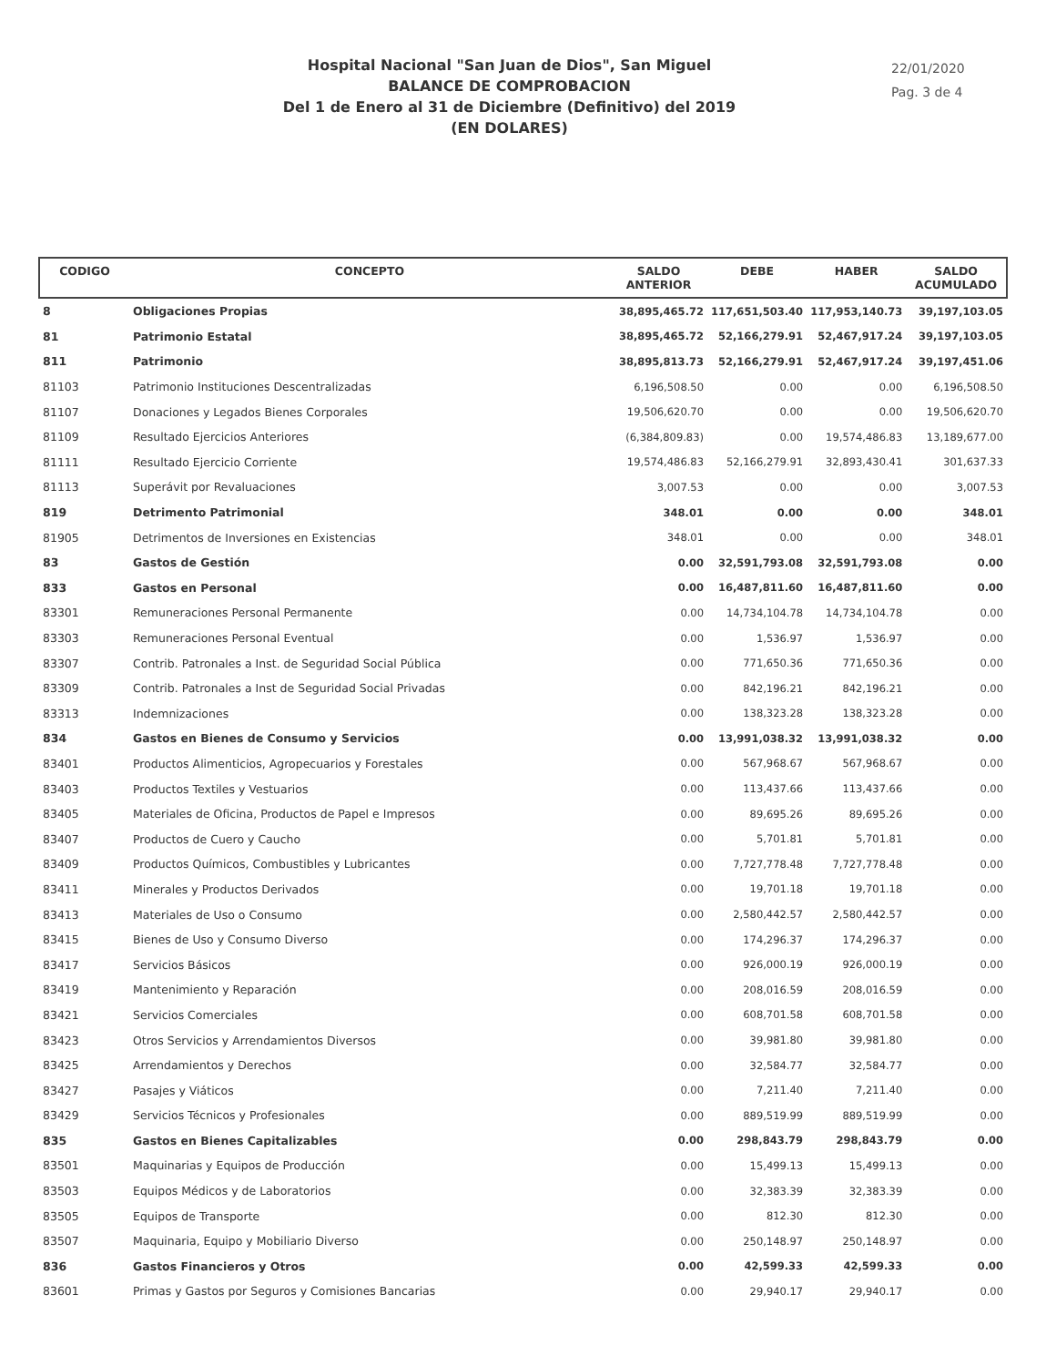Hospital Nacional "San Juan de Dios", San Miguel
BALANCE DE COMPROBACION
Del 1 de Enero al 31 de Diciembre (Definitivo) del 2019
(EN DOLARES)
22/01/2020
Pag. 3 de 4
| CODIGO | CONCEPTO | SALDO ANTERIOR | DEBE | HABER | SALDO ACUMULADO |
| --- | --- | --- | --- | --- | --- |
| 8 | Obligaciones Propias | 38,895,465.72 | 117,651,503.40 | 117,953,140.73 | 39,197,103.05 |
| 81 | Patrimonio Estatal | 38,895,465.72 | 52,166,279.91 | 52,467,917.24 | 39,197,103.05 |
| 811 | Patrimonio | 38,895,813.73 | 52,166,279.91 | 52,467,917.24 | 39,197,451.06 |
| 81103 | Patrimonio Instituciones Descentralizadas | 6,196,508.50 | 0.00 | 0.00 | 6,196,508.50 |
| 81107 | Donaciones y Legados Bienes Corporales | 19,506,620.70 | 0.00 | 0.00 | 19,506,620.70 |
| 81109 | Resultado Ejercicios Anteriores | (6,384,809.83) | 0.00 | 19,574,486.83 | 13,189,677.00 |
| 81111 | Resultado Ejercicio Corriente | 19,574,486.83 | 52,166,279.91 | 32,893,430.41 | 301,637.33 |
| 81113 | Superávit por Revaluaciones | 3,007.53 | 0.00 | 0.00 | 3,007.53 |
| 819 | Detrimento Patrimonial | 348.01 | 0.00 | 0.00 | 348.01 |
| 81905 | Detrimentos de Inversiones en Existencias | 348.01 | 0.00 | 0.00 | 348.01 |
| 83 | Gastos de Gestión | 0.00 | 32,591,793.08 | 32,591,793.08 | 0.00 |
| 833 | Gastos en Personal | 0.00 | 16,487,811.60 | 16,487,811.60 | 0.00 |
| 83301 | Remuneraciones Personal Permanente | 0.00 | 14,734,104.78 | 14,734,104.78 | 0.00 |
| 83303 | Remuneraciones Personal Eventual | 0.00 | 1,536.97 | 1,536.97 | 0.00 |
| 83307 | Contrib. Patronales a Inst. de Seguridad Social Pública | 0.00 | 771,650.36 | 771,650.36 | 0.00 |
| 83309 | Contrib. Patronales a Inst de Seguridad Social Privadas | 0.00 | 842,196.21 | 842,196.21 | 0.00 |
| 83313 | Indemnizaciones | 0.00 | 138,323.28 | 138,323.28 | 0.00 |
| 834 | Gastos en Bienes de Consumo y Servicios | 0.00 | 13,991,038.32 | 13,991,038.32 | 0.00 |
| 83401 | Productos Alimenticios, Agropecuarios y Forestales | 0.00 | 567,968.67 | 567,968.67 | 0.00 |
| 83403 | Productos Textiles y Vestuarios | 0.00 | 113,437.66 | 113,437.66 | 0.00 |
| 83405 | Materiales de Oficina, Productos de Papel e Impresos | 0.00 | 89,695.26 | 89,695.26 | 0.00 |
| 83407 | Productos de Cuero y Caucho | 0.00 | 5,701.81 | 5,701.81 | 0.00 |
| 83409 | Productos Químicos, Combustibles y Lubricantes | 0.00 | 7,727,778.48 | 7,727,778.48 | 0.00 |
| 83411 | Minerales y Productos Derivados | 0.00 | 19,701.18 | 19,701.18 | 0.00 |
| 83413 | Materiales de Uso o Consumo | 0.00 | 2,580,442.57 | 2,580,442.57 | 0.00 |
| 83415 | Bienes de Uso y Consumo Diverso | 0.00 | 174,296.37 | 174,296.37 | 0.00 |
| 83417 | Servicios Básicos | 0.00 | 926,000.19 | 926,000.19 | 0.00 |
| 83419 | Mantenimiento y Reparación | 0.00 | 208,016.59 | 208,016.59 | 0.00 |
| 83421 | Servicios Comerciales | 0.00 | 608,701.58 | 608,701.58 | 0.00 |
| 83423 | Otros Servicios y Arrendamientos Diversos | 0.00 | 39,981.80 | 39,981.80 | 0.00 |
| 83425 | Arrendamientos y Derechos | 0.00 | 32,584.77 | 32,584.77 | 0.00 |
| 83427 | Pasajes y Viáticos | 0.00 | 7,211.40 | 7,211.40 | 0.00 |
| 83429 | Servicios Técnicos y Profesionales | 0.00 | 889,519.99 | 889,519.99 | 0.00 |
| 835 | Gastos en Bienes Capitalizables | 0.00 | 298,843.79 | 298,843.79 | 0.00 |
| 83501 | Maquinarias y Equipos de Producción | 0.00 | 15,499.13 | 15,499.13 | 0.00 |
| 83503 | Equipos Médicos y de Laboratorios | 0.00 | 32,383.39 | 32,383.39 | 0.00 |
| 83505 | Equipos de Transporte | 0.00 | 812.30 | 812.30 | 0.00 |
| 83507 | Maquinaria, Equipo y Mobiliario Diverso | 0.00 | 250,148.97 | 250,148.97 | 0.00 |
| 836 | Gastos Financieros y Otros | 0.00 | 42,599.33 | 42,599.33 | 0.00 |
| 83601 | Primas y Gastos por Seguros y Comisiones Bancarias | 0.00 | 29,940.17 | 29,940.17 | 0.00 |